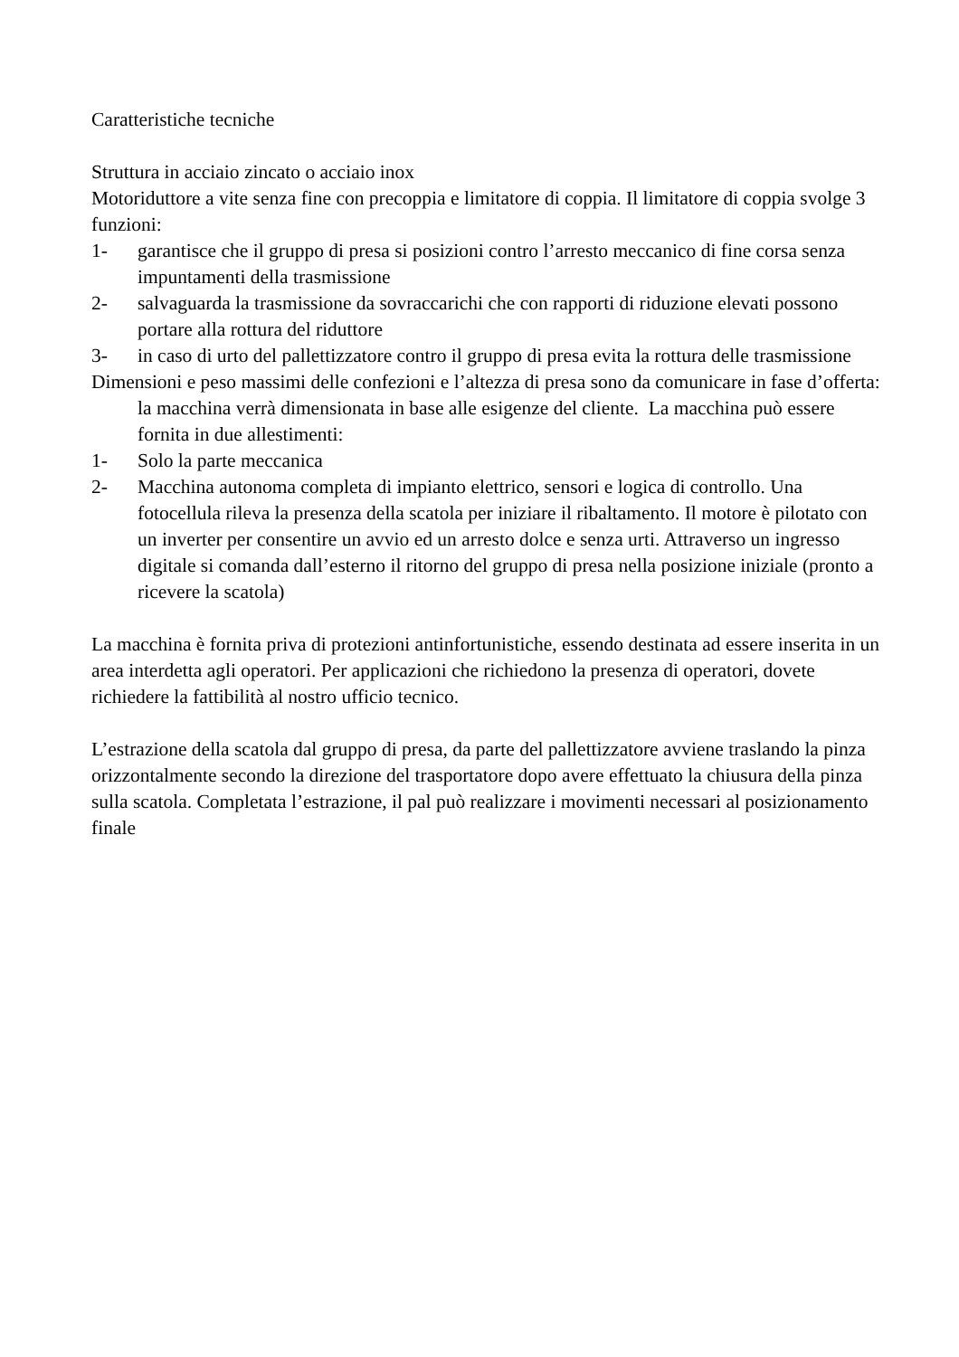Caratteristiche tecniche
Struttura in acciaio zincato o acciaio inox
Motoriduttore a vite senza fine con precoppia e limitatore di coppia. Il limitatore di coppia svolge 3 funzioni:
1- garantisce che il gruppo di presa si posizioni contro l’arresto meccanico di fine corsa senza impuntamenti della trasmissione
2- salvaguarda la trasmissione da sovraccarichi che con rapporti di riduzione elevati possono portare alla rottura del riduttore
3- in caso di urto del pallettizzatore contro il gruppo di presa evita la rottura delle trasmissione
Dimensioni e peso massimi delle confezioni e l’altezza di presa sono da comunicare in fase d’offerta: la macchina verrà dimensionata in base alle esigenze del cliente. La macchina può essere fornita in due allestimenti:
1- Solo la parte meccanica
2- Macchina autonoma completa di impianto elettrico, sensori e logica di controllo. Una fotocellula rileva la presenza della scatola per iniziare il ribaltamento. Il motore è pilotato con un inverter per consentire un avvio ed un arresto dolce e senza urti. Attraverso un ingresso digitale si comanda dall’esterno il ritorno del gruppo di presa nella posizione iniziale (pronto a ricevere la scatola)
La macchina è fornita priva di protezioni antinfortunistiche, essendo destinata ad essere inserita in un area interdetta agli operatori. Per applicazioni che richiedono la presenza di operatori, dovete richiedere la fattibilità al nostro ufficio tecnico.
L’estrazione della scatola dal gruppo di presa, da parte del pallettizzatore avviene traslando la pinza orizzontalmente secondo la direzione del trasportatore dopo avere effettuato la chiusura della pinza sulla scatola. Completata l’estrazione, il pal può realizzare i movimenti necessari al posizionamento finale